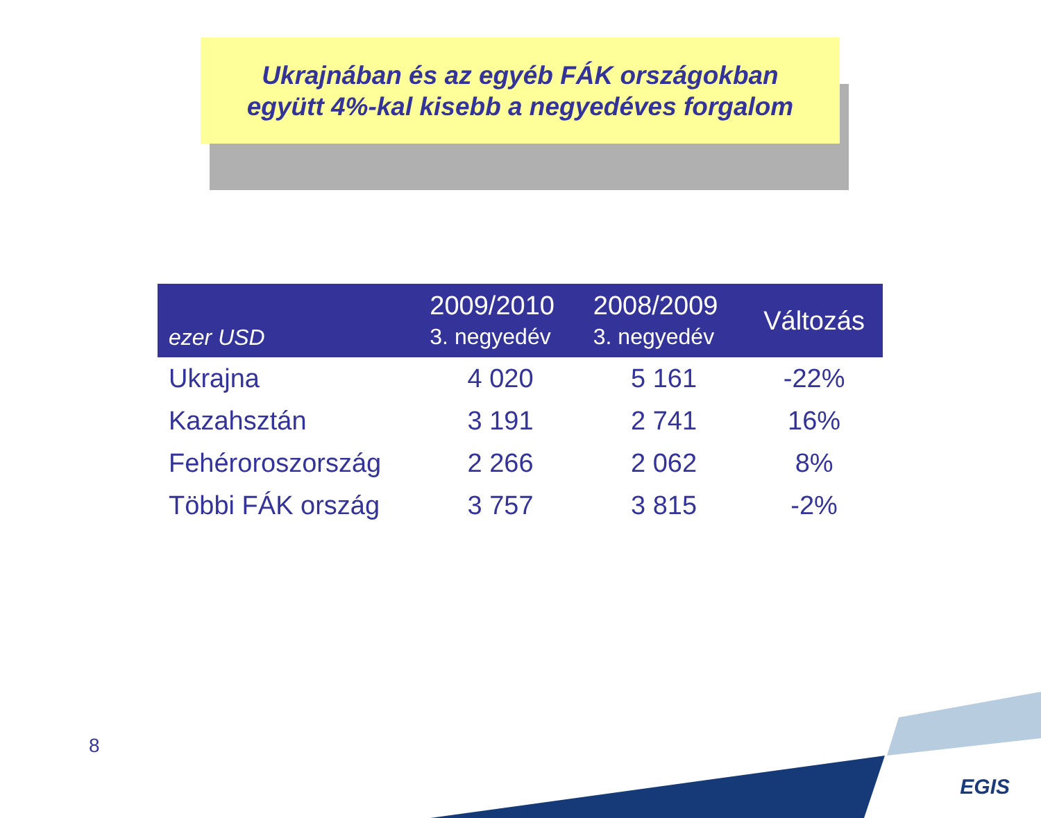Ukrajnában és az egyéb FÁK országokban
együtt 4%-kal kisebb a negyedéves forgalom
| ezer USD | 2009/2010 3. negyedév | 2008/2009 3. negyedév | Változás |
| --- | --- | --- | --- |
| Ukrajna | 4 020 | 5 161 | -22% |
| Kazahsztán | 3 191 | 2 741 | 16% |
| Fehéroroszország | 2 266 | 2 062 | 8% |
| Többi FÁK ország | 3 757 | 3 815 | -2% |
8
EGIS